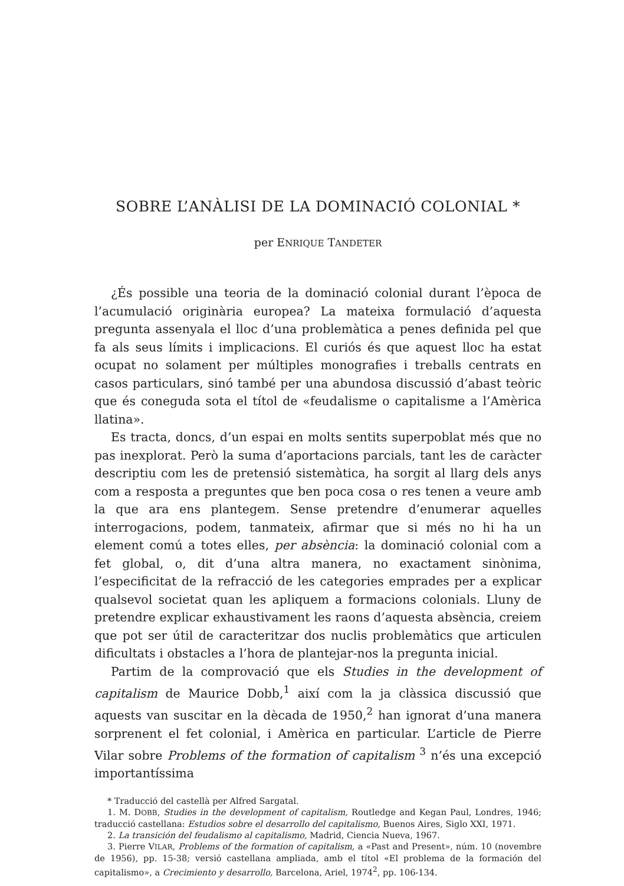SOBRE L’ANÀLISI DE LA DOMINACIÓ COLONIAL *
per ENRIQUE TANDETER
¿És possible una teoria de la dominació colonial durant l’època de l’acumulació originària europea? La mateixa formulació d’aquesta pregunta assenyala el lloc d’una problemàtica a penes definida pel que fa als seus límits i implicacions. El curiós és que aquest lloc ha estat ocupat no solament per múltiples monografies i treballs centrats en casos particulars, sinó també per una abundosa discussió d’abast teòric que és coneguda sota el títol de «feudalisme o capitalisme a l’Amèrica llatina».
Es tracta, doncs, d’un espai en molts sentits superpoblat més que no pas inexplorat. Però la suma d’aportacions parcials, tant les de caràcter descriptiu com les de pretensió sistemàtica, ha sorgit al llarg dels anys com a resposta a preguntes que ben poca cosa o res tenen a veure amb la que ara ens plantegem. Sense pretendre d’enumerar aquelles interrogacions, podem, tanmateix, afirmar que si més no hi ha un element comú a totes elles, per absència: la dominació colonial com a fet global, o, dit d’una altra manera, no exactament sinònima, l’especificitat de la refracció de les categories emprades per a explicar qualsevol societat quan les apliquem a formacions colonials. Lluny de pretendre explicar exhaustivament les raons d’aquesta absència, creiem que pot ser útil de caracteritzar dos nuclis problemàtics que articulen dificultats i obstacles a l’hora de plantejar-nos la pregunta inicial.
Partim de la comprovació que els Studies in the development of capitalism de Maurice Dobb,<sup>1</sup> així com la ja clàssica discussió que aquests van suscitar en la dècada de 1950,<sup>2</sup> han ignorat d’una manera sorprenent el fet colonial, i Amèrica en particular. L’article de Pierre Vilar sobre Problems of the formation of capitalism <sup>3</sup> n’és una excepció importantíssima
* Traducció del castellà per Alfred Sargatal.
1. M. DOBB, Studies in the development of capitalism, Routledge and Kegan Paul, Londres, 1946; traducció castellana: Estudios sobre el desarrollo del capitalismo, Buenos Aires, Siglo XXI, 1971.
2. La transición del feudalismo al capitalismo, Madrid, Ciencia Nueva, 1967.
3. Pierre VILAR, Problems of the formation of capitalism, a «Past and Present», núm. 10 (novembre de 1956), pp. 15-38; versió castellana ampliada, amb el títol «El problema de la formación del capitalismo», a Crecimiento y desarrollo, Barcelona, Ariel, 1974<sup>2</sup>, pp. 106-134.